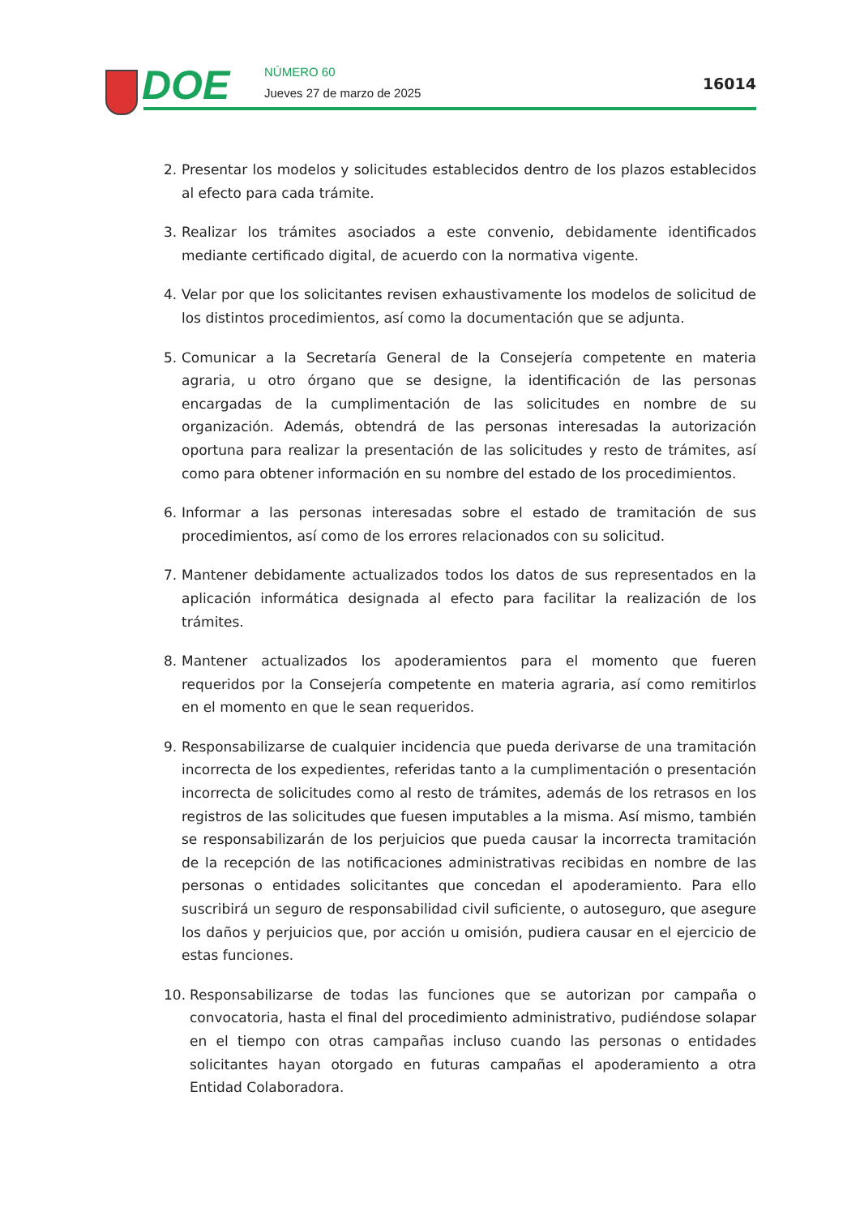DOE NÚMERO 60
Jueves 27 de marzo de 2025
16014
2. Presentar los modelos y solicitudes establecidos dentro de los plazos establecidos al efecto para cada trámite.
3. Realizar los trámites asociados a este convenio, debidamente identificados mediante certificado digital, de acuerdo con la normativa vigente.
4. Velar por que los solicitantes revisen exhaustivamente los modelos de solicitud de los distintos procedimientos, así como la documentación que se adjunta.
5. Comunicar a la Secretaría General de la Consejería competente en materia agraria, u otro órgano que se designe, la identificación de las personas encargadas de la cumplimentación de las solicitudes en nombre de su organización. Además, obtendrá de las personas interesadas la autorización oportuna para realizar la presentación de las solicitudes y resto de trámites, así como para obtener información en su nombre del estado de los procedimientos.
6. Informar a las personas interesadas sobre el estado de tramitación de sus procedimientos, así como de los errores relacionados con su solicitud.
7. Mantener debidamente actualizados todos los datos de sus representados en la aplicación informática designada al efecto para facilitar la realización de los trámites.
8. Mantener actualizados los apoderamientos para el momento que fueren requeridos por la Consejería competente en materia agraria, así como remitirlos en el momento en que le sean requeridos.
9. Responsabilizarse de cualquier incidencia que pueda derivarse de una tramitación incorrecta de los expedientes, referidas tanto a la cumplimentación o presentación incorrecta de solicitudes como al resto de trámites, además de los retrasos en los registros de las solicitudes que fuesen imputables a la misma. Así mismo, también se responsabilizarán de los perjuicios que pueda causar la incorrecta tramitación de la recepción de las notificaciones administrativas recibidas en nombre de las personas o entidades solicitantes que concedan el apoderamiento. Para ello suscribirá un seguro de responsabilidad civil suficiente, o autoseguro, que asegure los daños y perjuicios que, por acción u omisión, pudiera causar en el ejercicio de estas funciones.
10. Responsabilizarse de todas las funciones que se autorizan por campaña o convocatoria, hasta el final del procedimiento administrativo, pudiéndose solapar en el tiempo con otras campañas incluso cuando las personas o entidades solicitantes hayan otorgado en futuras campañas el apoderamiento a otra Entidad Colaboradora.